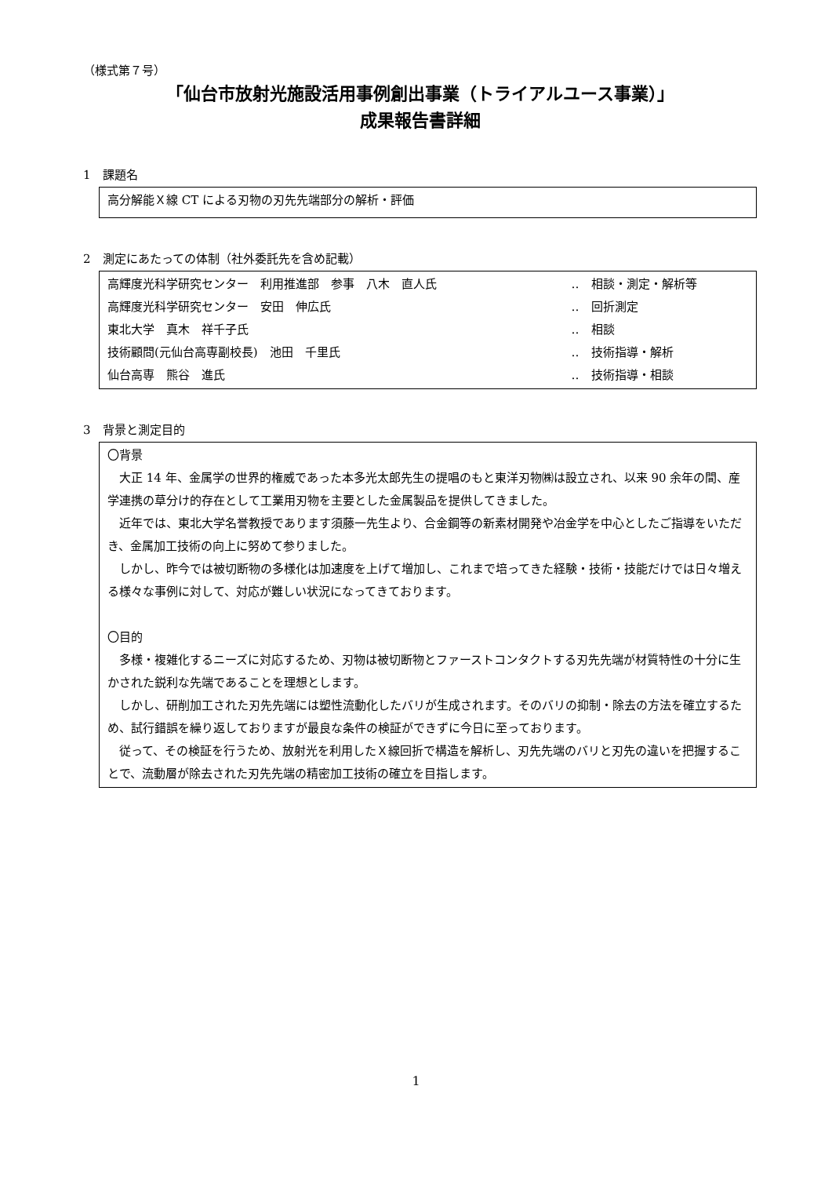（様式第７号）
「仙台市放射光施設活用事例創出事業（トライアルユース事業）」
成果報告書詳細
1　課題名
高分解能Ｘ線 CT による刃物の刃先先端部分の解析・評価
2　測定にあたっての体制（社外委託先を含め記載）
| 高輝度光科学研究センター 利用推進部 参事 八木 直人氏 | ‥ 相談・測定・解析等 |
| 高輝度光科学研究センター 安田 伸広氏 | ‥ 回折測定 |
| 東北大学 真木 祥千子氏 | ‥ 相談 |
| 技術顧問(元仙台高専副校長) 池田 千里氏 | ‥ 技術指導・解析 |
| 仙台高専 熊谷 進氏 | ‥ 技術指導・相談 |
3　背景と測定目的
〇背景
　大正 14 年、金属学の世界的権威であった本多光太郎先生の提唱のもと東洋刃物㈱は設立され、以来 90 余年の間、産学連携の草分け的存在として工業用刃物を主要とした金属製品を提供してきました。
　近年では、東北大学名誉教授であります須藤一先生より、合金鋼等の新素材開発や冶金学を中心としたご指導をいただき、金属加工技術の向上に努めて参りました。
　しかし、昨今では被切断物の多様化は加速度を上げて増加し、これまで培ってきた経験・技術・技能だけでは日々増える様々な事例に対して、対応が難しい状況になってきております。
〇目的
　多様・複雑化するニーズに対応するため、刃物は被切断物とファーストコンタクトする刃先先端が材質特性の十分に生かされた鋭利な先端であることを理想とします。
　しかし、研削加工された刃先先端には塑性流動化したバリが生成されます。そのバリの抑制・除去の方法を確立するため、試行錯誤を繰り返しておりますが最良な条件の検証ができずに今日に至っております。
　従って、その検証を行うため、放射光を利用したＸ線回折で構造を解析し、刃先先端のバリと刃先の違いを把握することで、流動層が除去された刃先先端の精密加工技術の確立を目指します。
1